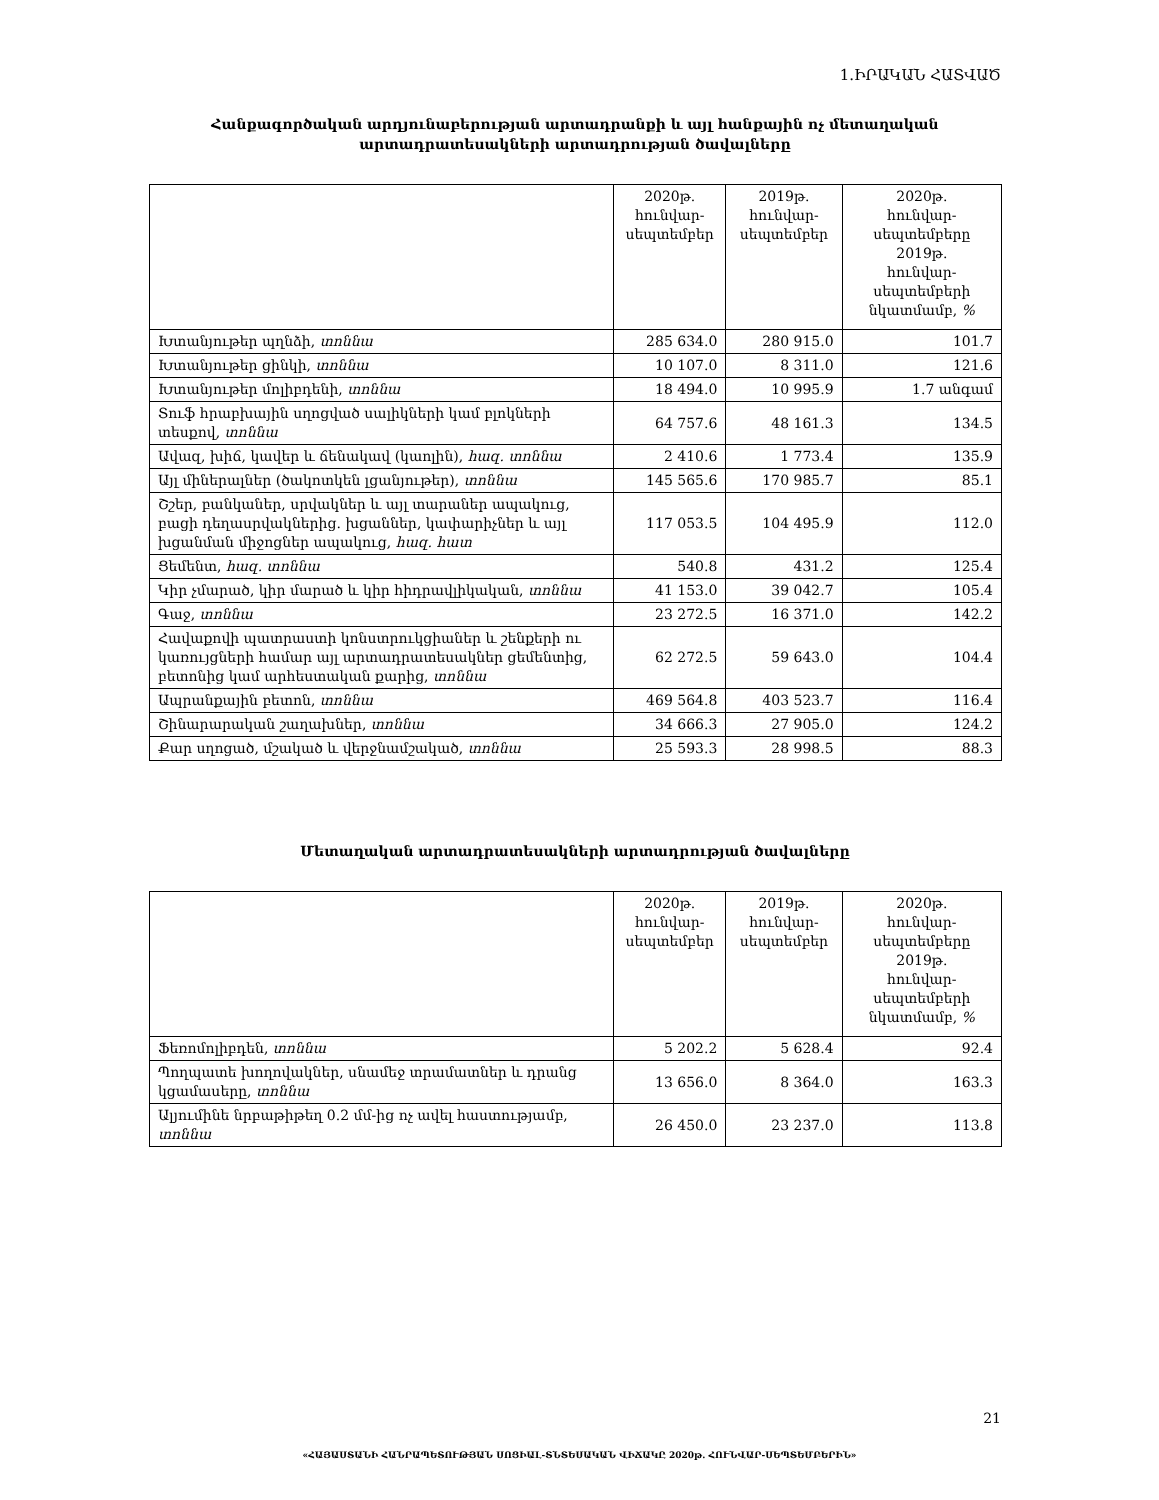1.ԻՐԱԿԱՆ ՀԱՏՎԱԾ
Հանքագործական արդյունաբերության արտադրանքի և այլ հանքային ոչ մետաղական
արտադրատեսակների արտադրության ծավալները
| | 2020թ. հունվար- սեպտեմբեր | 2019թ. հունվար- սեպտեմբեր | 2020թ. հունվար- սեպտեմբերը 2019թ. հունվար- սեպտեմբերի նկատմամբ, % |
| --- | --- | --- | --- |
| Խտանյութեր պղնձի, տոննա | 285 634.0 | 280 915.0 | 101.7 |
| Խտանյութեր ցինկի, տոննա | 10 107.0 | 8 311.0 | 121.6 |
| Խտանյութեր մոլիբդենի, տոննա | 18 494.0 | 10 995.9 | 1.7 անգամ |
| Տուֆ հրաբխային սղոցված սալիկների կամ բլոկների տեսքով, տոննա | 64 757.6 | 48 161.3 | 134.5 |
| Ավազ, խիճ, կավեր և ճենակավ (կաոլին), հազ. տոննա | 2 410.6 | 1 773.4 | 135.9 |
| Այլ միներալներ (ծակոտկեն լցանյութեր), տոննա | 145 565.6 | 170 985.7 | 85.1 |
| Շշեր, բանկաներ, սրվակներ և այլ տարաներ ապակուց, բացի դեղասրվակներից. խցաններ, կափարիչներ և այլ խցանման միջոցներ ապակուց, հազ. հատ | 117 053.5 | 104 495.9 | 112.0 |
| Ցեմենտ, հազ. տոննա | 540.8 | 431.2 | 125.4 |
| Կիր չմարած, կիր մարած և կիր հիդրավլիկական, տոննա | 41 153.0 | 39 042.7 | 105.4 |
| Գաջ, տոննա | 23 272.5 | 16 371.0 | 142.2 |
| Հավաքովի պատրաստի կոնստրուկցիաներ և շենքերի ու կառույցների համար այլ արտադրատեսակներ ցեմենտից, բետոնից կամ արհեստական քարից, տոննա | 62 272.5 | 59 643.0 | 104.4 |
| Ապրանքային բետոն, տոննա | 469 564.8 | 403 523.7 | 116.4 |
| Շինարարական շաղախներ, տոննա | 34 666.3 | 27 905.0 | 124.2 |
| Քար սղոցած, մշակած և վերջնամշակած, տոննա | 25 593.3 | 28 998.5 | 88.3 |
Մետաղական արտադրատեսակների արտադրության ծավալները
| | 2020թ. հունվար- սեպտեմբեր | 2019թ. հունվար- սեպտեմբեր | 2020թ. հունվար- սեպտեմբերը 2019թ. հունվար- սեպտեմբերի նկատմամբ, % |
| --- | --- | --- | --- |
| Ֆեռոմոլիբդեն, տոննա | 5 202.2 | 5 628.4 | 92.4 |
| Պողպատե խողովակներ, սնամեջ տրամատներ և դրանց կցամասերը, տոննա | 13 656.0 | 8 364.0 | 163.3 |
| Ալյումինե նրբաթիթեղ 0.2 մմ-ից ոչ ավել հաստությամբ, տոննա | 26 450.0 | 23 237.0 | 113.8 |
21
«ՀԱՅԱՍՏԱՆԻ ՀԱՆՐԱՊԵՏՈՒԹՅԱՆ ՍՈՑԻԱԼ-ՏՆՏԵՍԱԿԱՆ ՎԻՃԱԿԸ 2020թ. ՀՈՒՆՎԱՐ-ՍԵՊՏԵՄԲԵՐԻՆ»